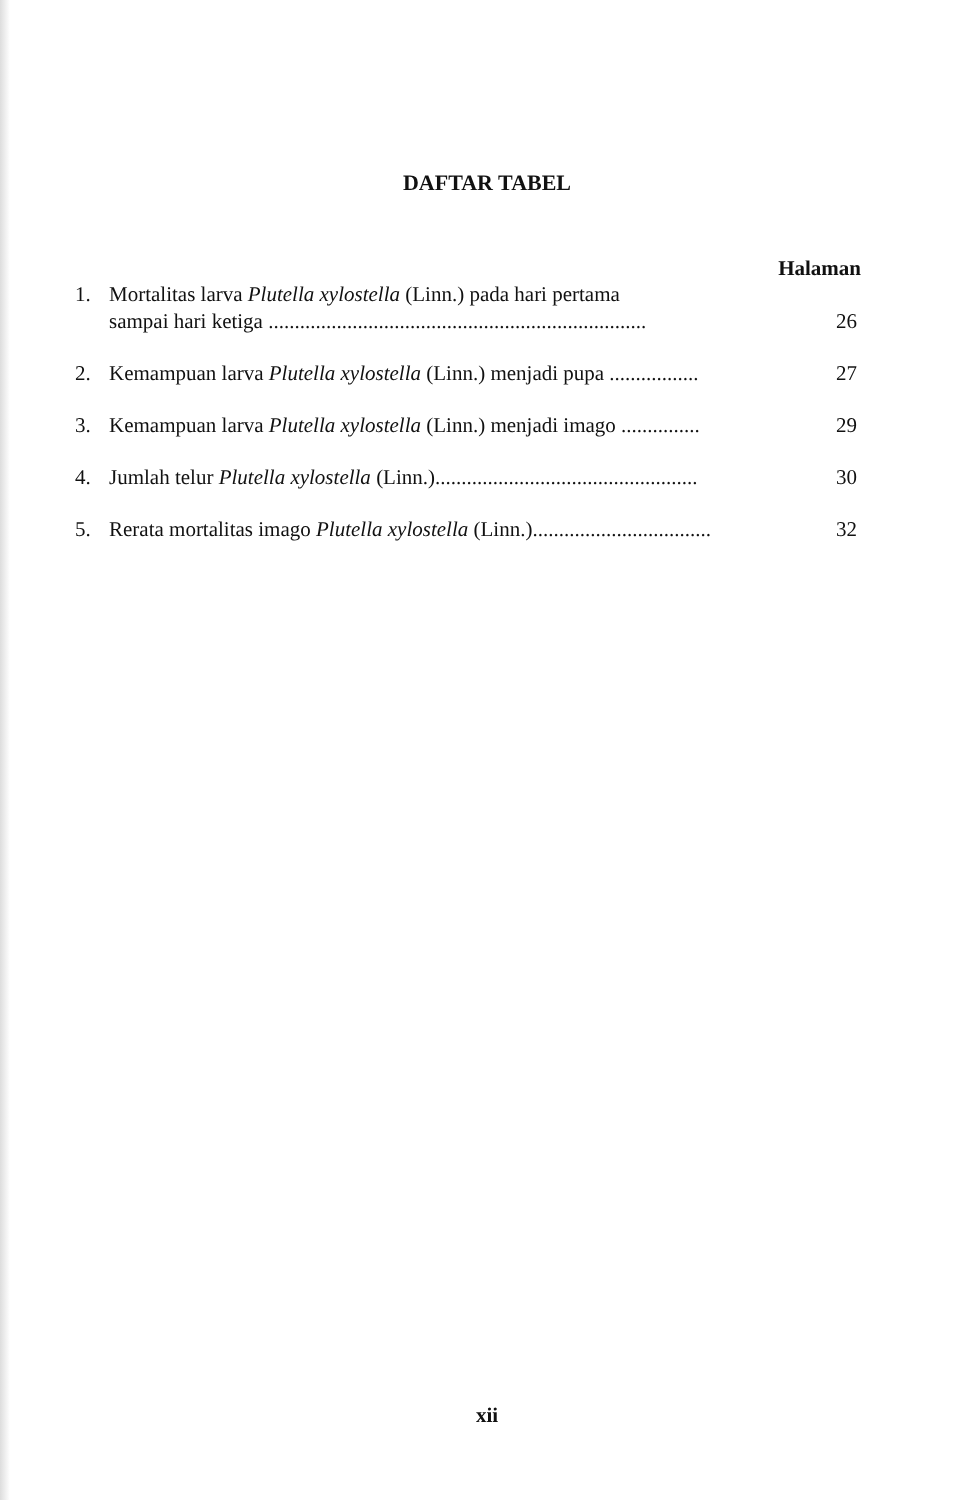DAFTAR TABEL
Halaman
| 1. | Mortalitas larva Plutella xylostella (Linn.) pada hari pertama sampai hari ketiga ........................................................................ | 26 |
| 2. | Kemampuan larva Plutella xylostella (Linn.) menjadi pupa ................. | 27 |
| 3. | Kemampuan larva Plutella xylostella (Linn.) menjadi imago ............... | 29 |
| 4. | Jumlah telur Plutella xylostella (Linn.).................................................. | 30 |
| 5. | Rerata mortalitas imago Plutella xylostella (Linn.).................................. | 32 |
xii